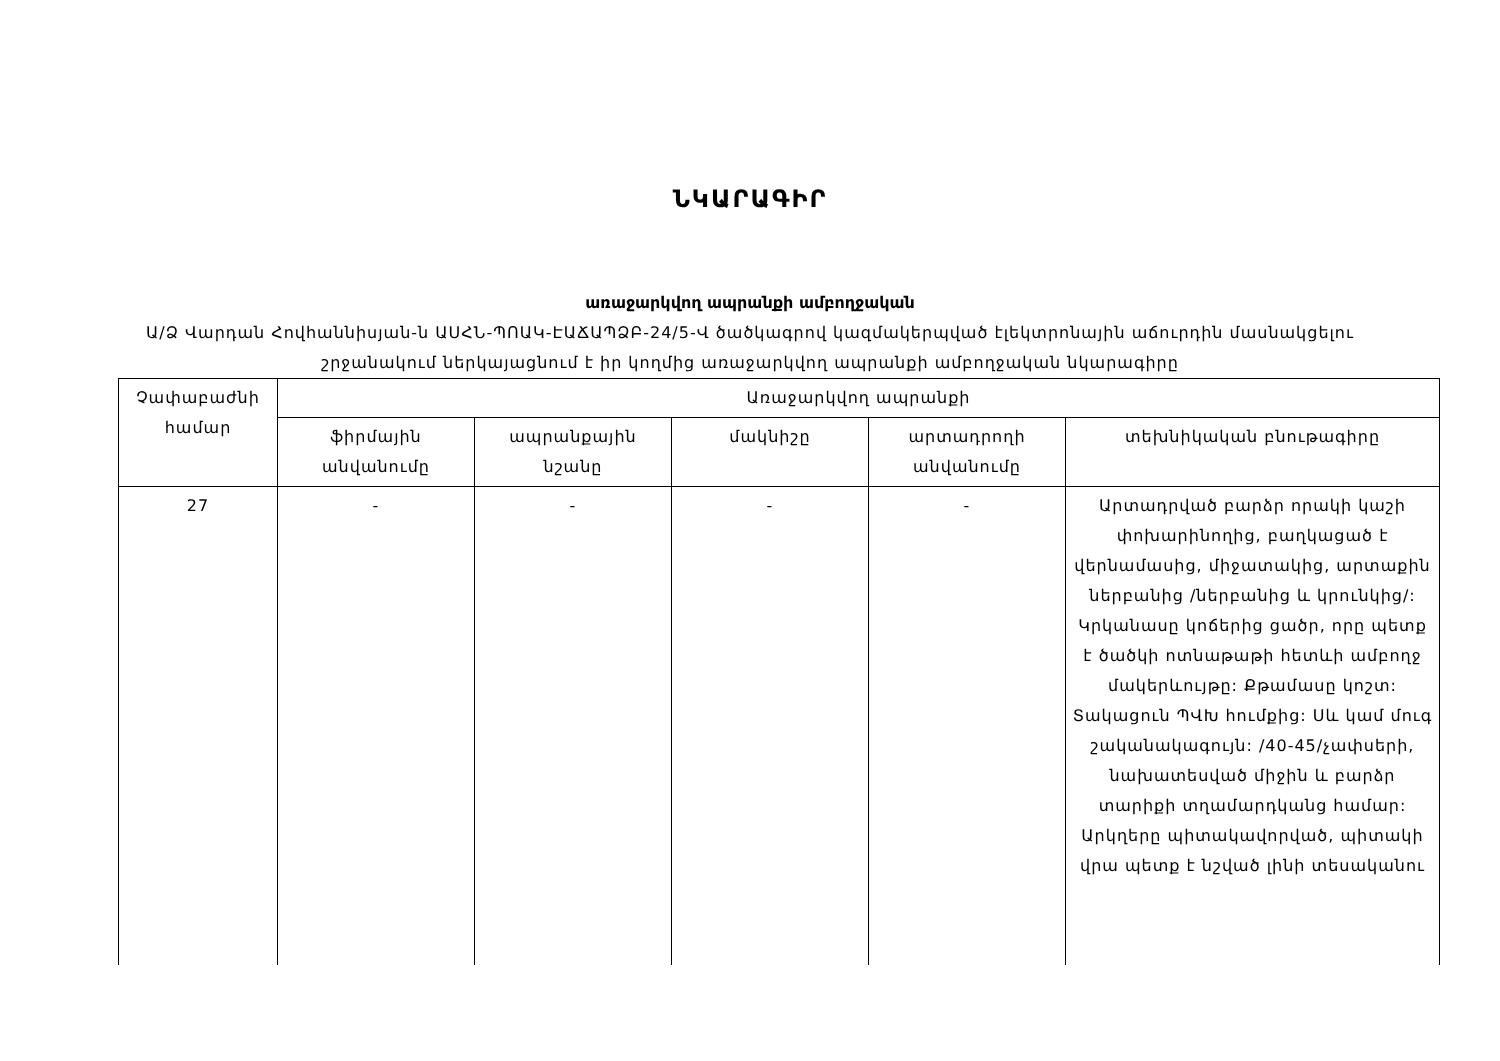ՆԿԱՐԱԳԻՐ
առաջարկվող ապրանքի ամբողջական
Ա/Ձ Վարդան Հովհաննիսյան-ն ԱՍՀՆ-ՊՈԱԿ-ԷԱՃԱՊՁԲ-24/5-Վ ծածկագրով կազմակերպված էլեկտրոնային աճուրդին մասնակցելու շրջանակում ներկայացնում է իր կողմից առաջարկվող ապրանքի ամբողջական նկարագիրը
| Չափաբաժնի համար | Առաջարկվող ապրանքի | | | | |
| --- | --- | --- | --- | --- | --- |
| | ֆիրմային անվանումը | ապրանքային նշանը | մակնիշը | արտադրողի անվանումը | տեխնիկական բնութագիրը |
| 27 | - | - | - | - | Արտադրված բարձր որակի կաշի փոխարինողից, բաղկացած է վերնամասից, միջատակից, արտաքին ներբանից /ներբանից և կրունկից/: Կրկանասը կոճերից ցածր, որը պետք է ծածկի ոտնաթաթի հետևի ամբողջ մակերևույթը: Քթամասը կոշտ: Տակացուն ՊՎԽ հումքից: Սև կամ մուգ շականակագույն: /40-45/չափսերի, նախատեսված միջին և բարձր տարիքի տղամարդկանց համար: Արկղերը պիտակավորված, պիտակի վրա պետք է նշված լինի տեսականու |